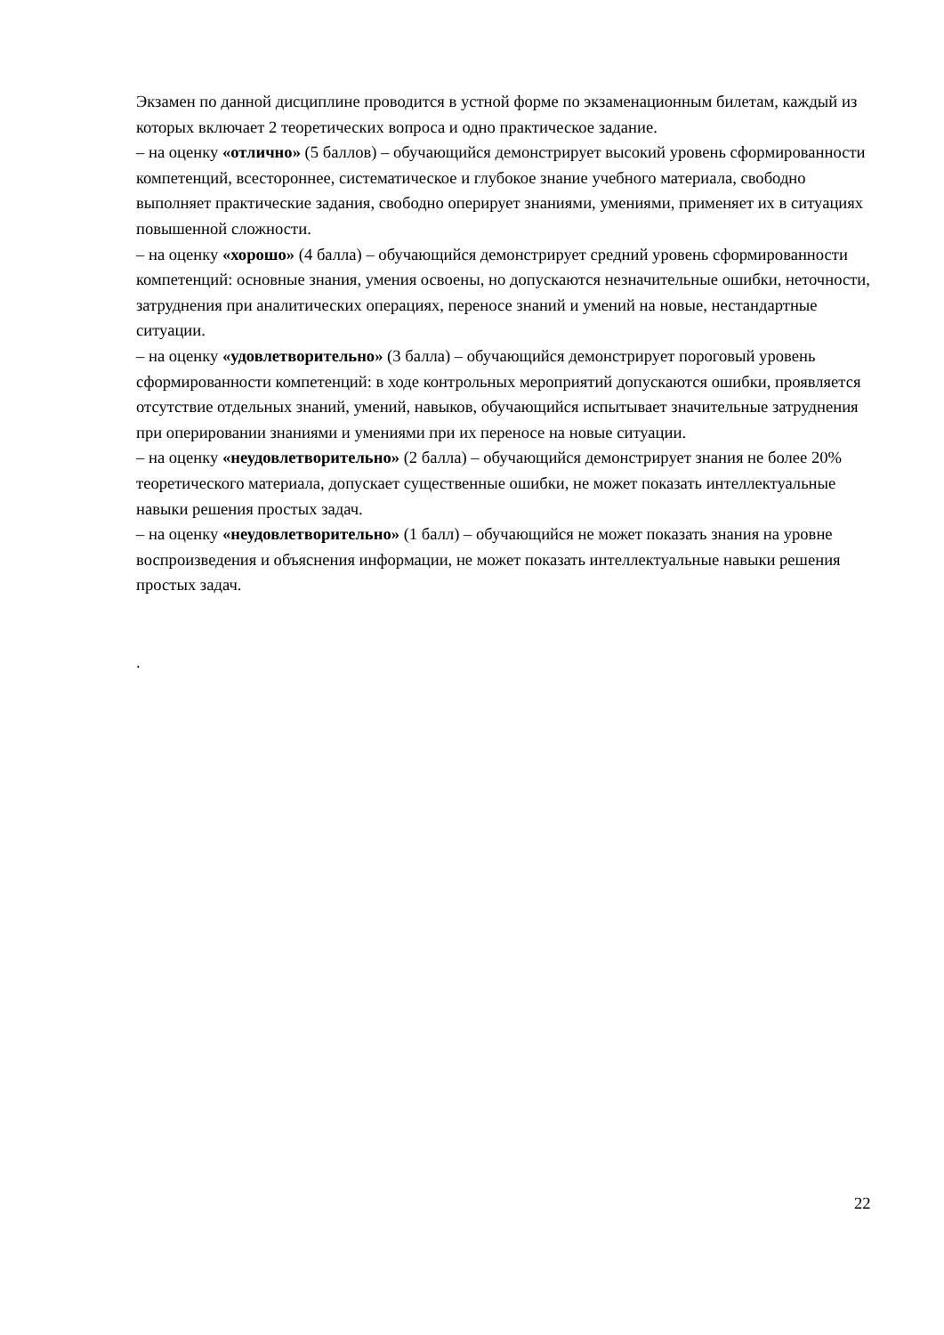Экзамен по данной дисциплине проводится в устной форме по экзаменационным билетам, каждый из которых включает 2 теоретических вопроса и одно практическое задание.
– на оценку «отлично» (5 баллов) – обучающийся демонстрирует высокий уровень сформированности компетенций, всестороннее, систематическое и глубокое знание учебного материала, свободно выполняет практические задания, свободно оперирует знаниями, умениями, применяет их в ситуациях повышенной сложности.
– на оценку «хорошо» (4 балла) – обучающийся демонстрирует средний уровень сформированности компетенций: основные знания, умения освоены, но допускаются незначительные ошибки, неточности, затруднения при аналитических операциях, переносе знаний и умений на новые, нестандартные ситуации.
– на оценку «удовлетворительно» (3 балла) – обучающийся демонстрирует пороговый уровень сформированности компетенций: в ходе контрольных мероприятий допускаются ошибки, проявляется отсутствие отдельных знаний, умений, навыков, обучающийся испытывает значительные затруднения при оперировании знаниями и умениями при их переносе на новые ситуации.
– на оценку «неудовлетворительно» (2 балла) – обучающийся демонстрирует знания не более 20% теоретического материала, допускает существенные ошибки, не может показать интеллектуальные навыки решения простых задач.
– на оценку «неудовлетворительно» (1 балл) – обучающийся не может показать знания на уровне воспроизведения и объяснения информации, не может показать интеллектуальные навыки решения простых задач.
.
22